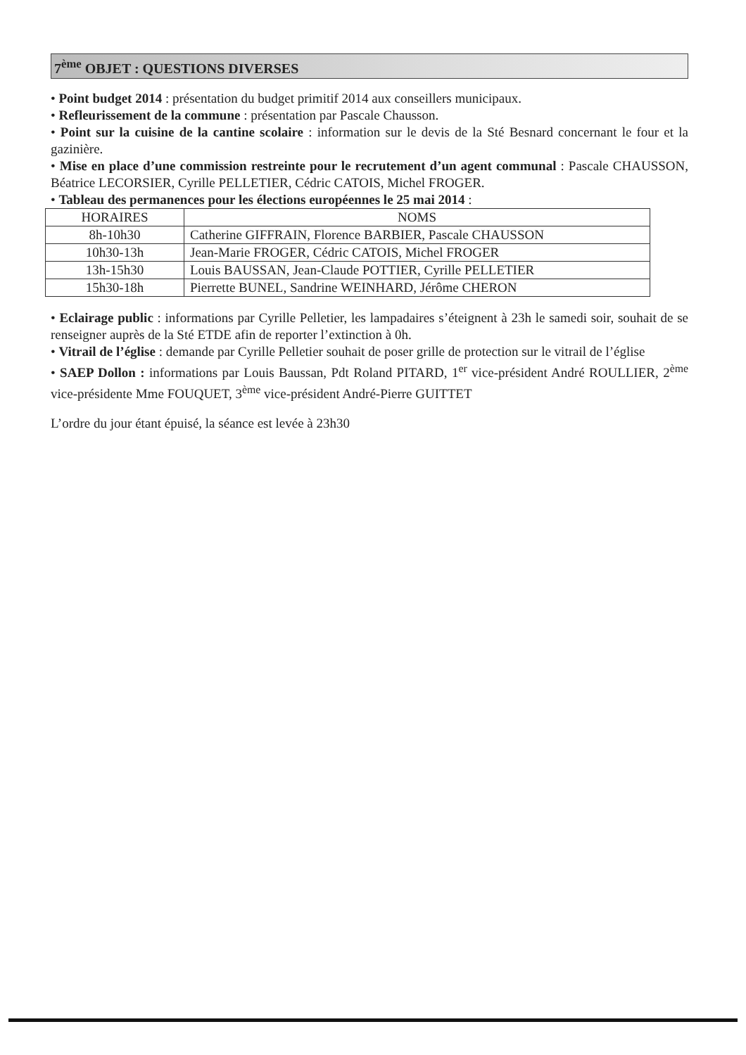7<sup>ème</sup> OBJET : QUESTIONS DIVERSES
• Point budget 2014 : présentation du budget primitif 2014 aux conseillers municipaux.
• Refleurissement de la commune : présentation par Pascale Chausson.
• Point sur la cuisine de la cantine scolaire : information sur le devis de la Sté Besnard concernant le four et la gazinière.
• Mise en place d’une commission restreinte pour le recrutement d’un agent communal : Pascale CHAUSSON, Béatrice LECORSIER, Cyrille PELLETIER, Cédric CATOIS, Michel FROGER.
• Tableau des permanences pour les élections européennes le 25 mai 2014 :
| HORAIRES | NOMS |
| --- | --- |
| 8h-10h30 | Catherine GIFFRAIN, Florence BARBIER, Pascale CHAUSSON |
| 10h30-13h | Jean-Marie FROGER, Cédric CATOIS, Michel FROGER |
| 13h-15h30 | Louis BAUSSAN, Jean-Claude POTTIER, Cyrille PELLETIER |
| 15h30-18h | Pierrette BUNEL, Sandrine WEINHARD, Jérôme CHERON |
• Eclairage public : informations par Cyrille Pelletier, les lampadaires s’éteignent à 23h le samedi soir, souhait de se renseigner auprès de la Sté ETDE afin de reporter l’extinction à 0h.
• Vitrail de l’église : demande par Cyrille Pelletier souhait de poser grille de protection sur le vitrail de l’église
• SAEP Dollon : informations par Louis Baussan, Pdt Roland PITARD, 1<sup>er</sup> vice-président André ROULLIER, 2<sup>ème</sup> vice-présidente Mme FOUQUET, 3<sup>ème</sup> vice-président André-Pierre GUITTET
L’ordre du jour étant épuisé, la séance est levée à 23h30